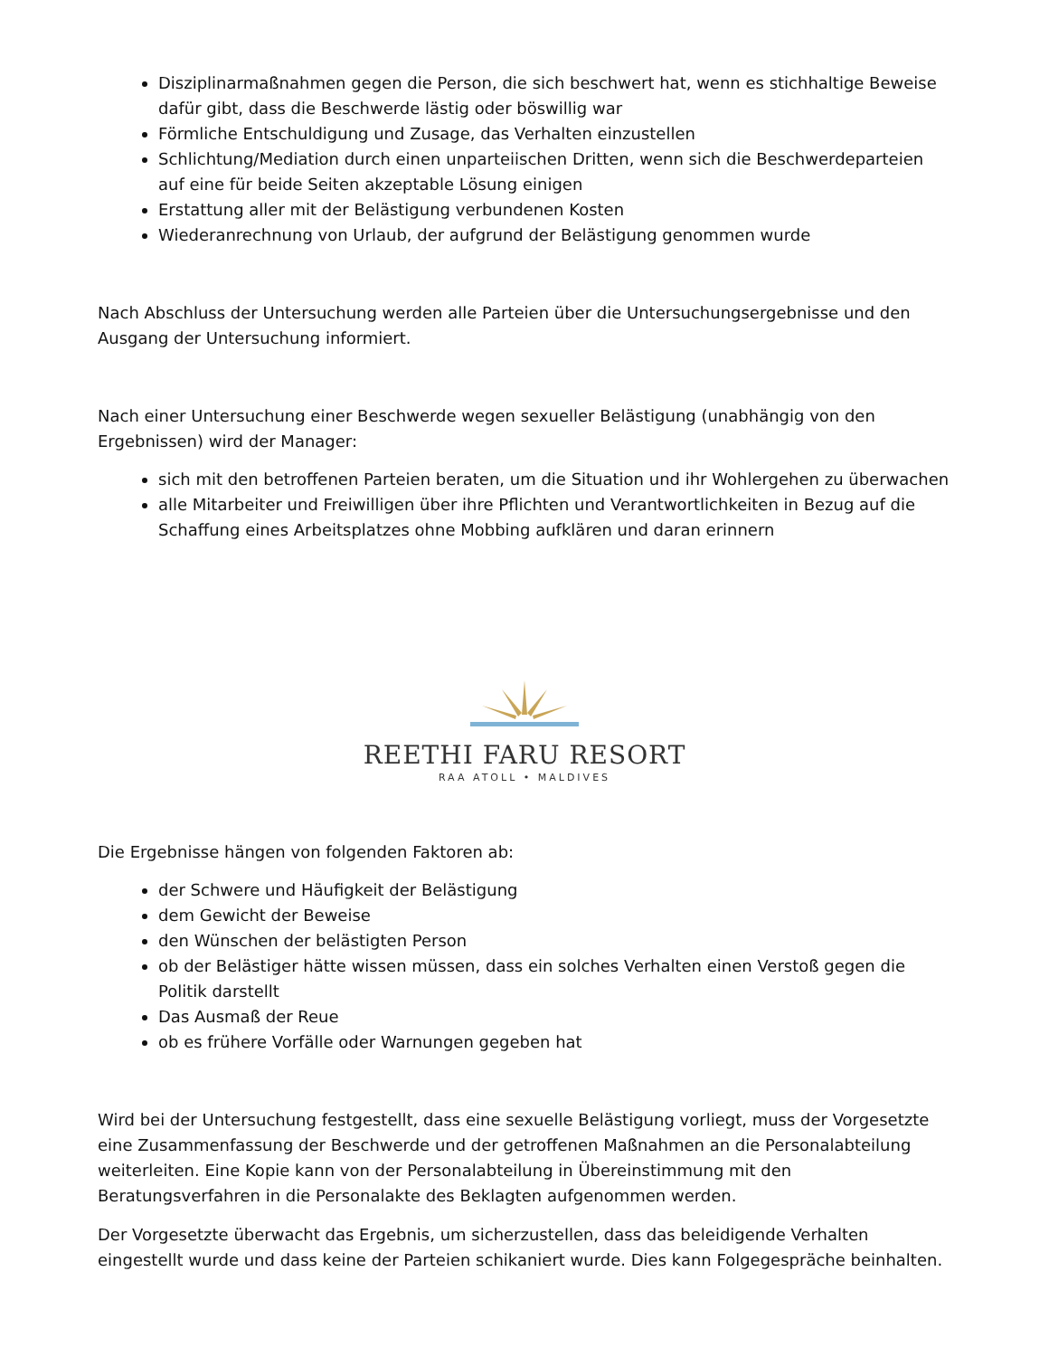Disziplinarmaßnahmen gegen die Person, die sich beschwert hat, wenn es stichhaltige Beweise dafür gibt, dass die Beschwerde lästig oder böswillig war
Förmliche Entschuldigung und Zusage, das Verhalten einzustellen
Schlichtung/Mediation durch einen unparteiischen Dritten, wenn sich die Beschwerdeparteien auf eine für beide Seiten akzeptable Lösung einigen
Erstattung aller mit der Belästigung verbundenen Kosten
Wiederanrechnung von Urlaub, der aufgrund der Belästigung genommen wurde
Nach Abschluss der Untersuchung werden alle Parteien über die Untersuchungsergebnisse und den Ausgang der Untersuchung informiert.
Nach einer Untersuchung einer Beschwerde wegen sexueller Belästigung (unabhängig von den Ergebnissen) wird der Manager:
sich mit den betroffenen Parteien beraten, um die Situation und ihr Wohlergehen zu überwachen
alle Mitarbeiter und Freiwilligen über ihre Pflichten und Verantwortlichkeiten in Bezug auf die Schaffung eines Arbeitsplatzes ohne Mobbing aufklären und daran erinnern
REETHI FARU RESORT
RAA ATOLL • MALDIVES
Die Ergebnisse hängen von folgenden Faktoren ab:
der Schwere und Häufigkeit der Belästigung
dem Gewicht der Beweise
den Wünschen der belästigten Person
ob der Belästiger hätte wissen müssen, dass ein solches Verhalten einen Verstoß gegen die Politik darstellt
Das Ausmaß der Reue
ob es frühere Vorfälle oder Warnungen gegeben hat
Wird bei der Untersuchung festgestellt, dass eine sexuelle Belästigung vorliegt, muss der Vorgesetzte eine Zusammenfassung der Beschwerde und der getroffenen Maßnahmen an die Personalabteilung weiterleiten. Eine Kopie kann von der Personalabteilung in Übereinstimmung mit den Beratungsverfahren in die Personalakte des Beklagten aufgenommen werden.
Der Vorgesetzte überwacht das Ergebnis, um sicherzustellen, dass das beleidigende Verhalten eingestellt wurde und dass keine der Parteien schikaniert wurde. Dies kann Folgegespräche beinhalten.